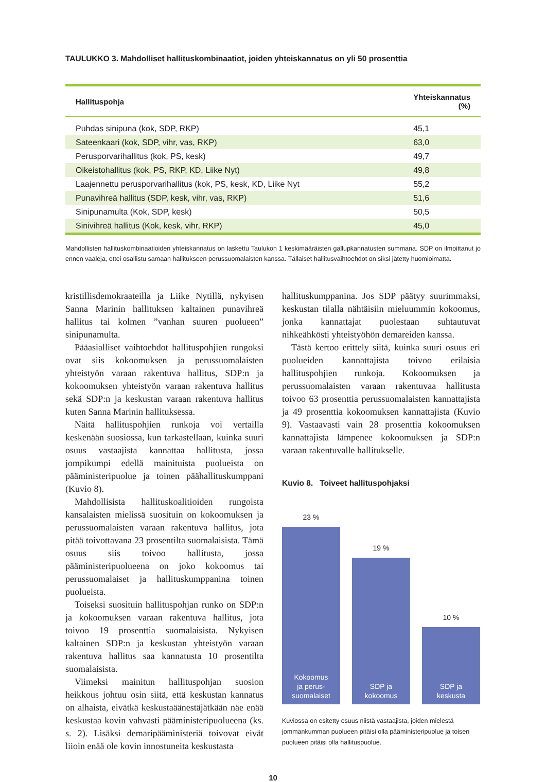TAULUKKO 3. Mahdolliset hallituskombinaatiot, joiden yhteiskannatus on yli 50 prosenttia
| Hallituspohja | Yhteiskannatus (%) |
| --- | --- |
| Puhdas sinipuna (kok, SDP, RKP) | 45,1 |
| Sateenkaari (kok, SDP, vihr, vas, RKP) | 63,0 |
| Perusporvarihallitus (kok, PS, kesk) | 49,7 |
| Oikeistohallitus (kok, PS, RKP, KD, Liike Nyt) | 49,8 |
| Laajennettu perusporvarihallitus (kok, PS, kesk, KD, Liike Nyt | 55,2 |
| Punavihreä hallitus (SDP, kesk, vihr, vas, RKP) | 51,6 |
| Sinipunamulta (Kok, SDP, kesk) | 50,5 |
| Sinivihreä hallitus (Kok, kesk, vihr, RKP) | 45,0 |
Mahdollisten hallituskombinaatioiden yhteiskannatus on laskettu Taulukon 1 keskimääräisten gallupkannatusten summana. SDP on ilmoittanut jo ennen vaaleja, ettei osallistu samaan hallitukseen perussuomalaisten kanssa. Tällaiset hallitusvaihtoehdot on siksi jätetty huomioimatta.
kristillisdemokraateilla ja Liike Nytillä, nykyisen Sanna Marinin hallituksen kaltainen punavihreä hallitus tai kolmen ”vanhan suuren puolueen” sinipunamulta.
Pääasialliset vaihtoehdot hallituspohjien rungoksi ovat siis kokoomuksen ja perussuomalaisten yhteistyön varaan rakentuva hallitus, SDP:n ja kokoomuksen yhteistyön varaan rakentuva hallitus sekä SDP:n ja keskustan varaan rakentuva hallitus kuten Sanna Marinin hallituksessa.
Näitä hallituspohjien runkoja voi vertailla keskenään suosiossa, kun tarkastellaan, kuinka suuri osuus vastaajista kannattaa hallitusta, jossa jompikumpi edellä mainituista puolueista on pääministeripuolue ja toinen päähallituskumppani (Kuvio 8).
Mahdollisista hallituskoalitioiden rungoista kansalaisten mielissä suosituin on kokoomuksen ja perussuomalaisten varaan rakentuva hallitus, jota pitää toivottavana 23 prosentilta suomalaisista. Tämä osuus siis toivoo hallitusta, jossa pääministeripuolueena on joko kokoomus tai perussuomalaiset ja hallituskumppanina toinen puolueista.
Toiseksi suosituin hallituspohjan runko on SDP:n ja kokoomuksen varaan rakentuva hallitus, jota toivoo 19 prosenttia suomalaisista. Nykyisen kaltainen SDP:n ja keskustan yhteistyön varaan rakentuva hallitus saa kannatusta 10 prosentilta suomalaisista.
Viimeksi mainitun hallituspohjan suosion heikkous johtuu osin siitä, että keskustan kannatus on alhaista, eivätkä keskustaäänestäjätkään näe enää keskustaa kovin vahvasti pääministeripuolueena (ks. s. 2). Lisäksi demaripääministeriä toivovat eivät liioin enää ole kovin innostuneita keskustasta
hallituskumppanina. Jos SDP päätyy suurimmaksi, keskustan tilalla nähtäisiin mieluummin kokoomus, jonka kannattajat puolestaan suhtautuvat nihkeähkösti yhteistyöhön demareiden kanssa.
Tästä kertoo erittely siitä, kuinka suuri osuus eri puolueiden kannattajista toivoo erilaisia hallituspohjien runkoja. Kokoomuksen ja perussuomalaisten varaan rakentuvaa hallitusta toivoo 63 prosenttia perussuomalaisten kannattajista ja 49 prosenttia kokoomuksen kannattajista (Kuvio 9). Vastaavasti vain 28 prosenttia kokoomuksen kannattajista lämpenee kokoomuksen ja SDP:n varaan rakentuvalle hallitukselle.
Kuvio 8. Toiveet hallituspohjaksi
23 %
Kokoomus
ja perus-
suomalaiset
19 %
SDP ja
kokoomus
10 %
SDP ja
keskusta
Kuviossa on esitetty osuus niistä vastaajista, joiden mielestä jommankumman puolueen pitäisi olla pääministeripuolue ja toisen puolueen pitäisi olla hallituspuolue.
10